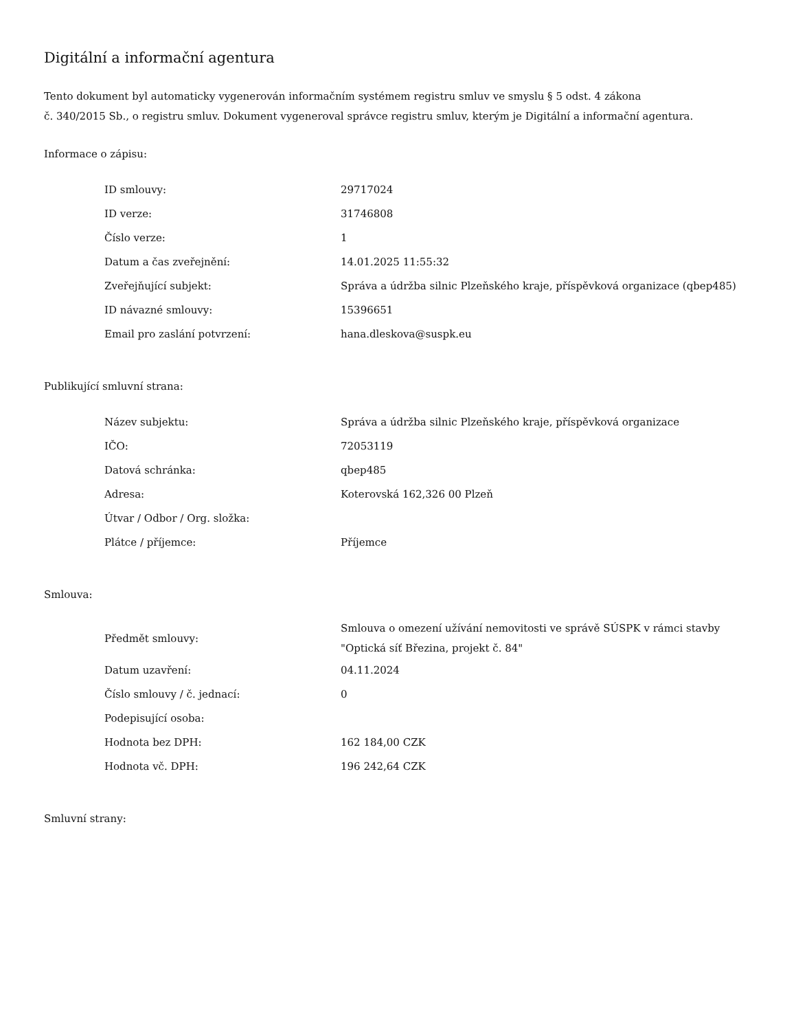Digitální a informační agentura
Tento dokument byl automaticky vygenerován informačním systémem registru smluv ve smyslu § 5 odst. 4 zákona
č. 340/2015 Sb., o registru smluv. Dokument vygeneroval správce registru smluv, kterým je Digitální a informační agentura.
Informace o zápisu:
| ID smlouvy: | 29717024 |
| ID verze: | 31746808 |
| Číslo verze: | 1 |
| Datum a čas zveřejnění: | 14.01.2025 11:55:32 |
| Zveřejňující subjekt: | Správa a údržba silnic Plzeňského kraje, příspěvková organizace (qbep485) |
| ID návazné smlouvy: | 15396651 |
| Email pro zaslání potvrzení: | hana.dleskova@suspk.eu |
Publikující smluvní strana:
| Název subjektu: | Správa a údržba silnic Plzeňského kraje, příspěvková organizace |
| IČO: | 72053119 |
| Datová schránka: | qbep485 |
| Adresa: | Koterovská 162,326 00 Plzeň |
| Útvar / Odbor / Org. složka: | |
| Plátce / příjemce: | Příjemce |
Smlouva:
| Předmět smlouvy: | Smlouva o omezení užívání nemovitosti ve správě SÚSPK v rámci stavby "Optická síť Březina, projekt č. 84" |
| Datum uzavření: | 04.11.2024 |
| Číslo smlouvy / č. jednací: | 0 |
| Podepisující osoba: | |
| Hodnota bez DPH: | 162 184,00 CZK |
| Hodnota vč. DPH: | 196 242,64 CZK |
Smluvní strany: